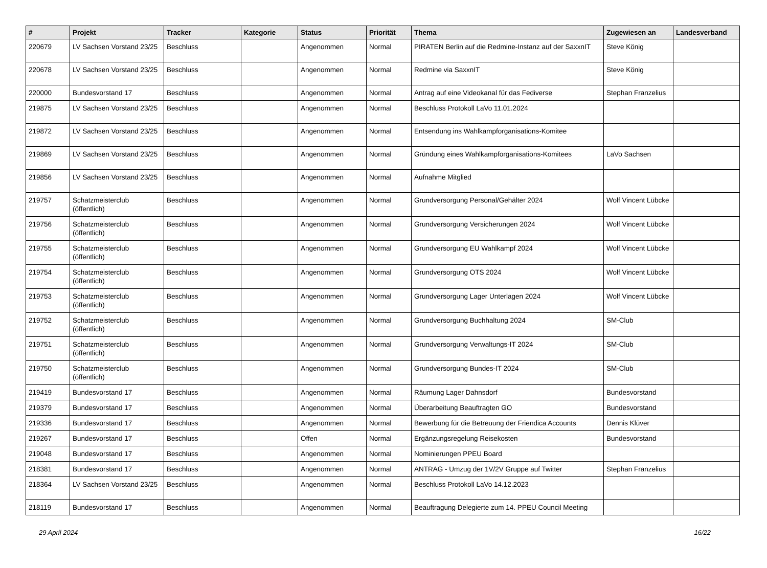| # | Projekt | Tracker | Kategorie | Status | Priorität | Thema | Zugewiesen an | Landesverband |
| --- | --- | --- | --- | --- | --- | --- | --- | --- |
| 220679 | LV Sachsen Vorstand 23/25 | Beschluss | | Angenommen | Normal | PIRATEN Berlin auf die Redmine-Instanz auf der SaxxnIT | Steve König | |
| 220678 | LV Sachsen Vorstand 23/25 | Beschluss | | Angenommen | Normal | Redmine via SaxxnIT | Steve König | |
| 220000 | Bundesvorstand 17 | Beschluss | | Angenommen | Normal | Antrag auf eine Videokanal für das Fediverse | Stephan Franzelius | |
| 219875 | LV Sachsen Vorstand 23/25 | Beschluss | | Angenommen | Normal | Beschluss Protokoll LaVo 11.01.2024 | | |
| 219872 | LV Sachsen Vorstand 23/25 | Beschluss | | Angenommen | Normal | Entsendung ins Wahlkampforganisations-Komitee | | |
| 219869 | LV Sachsen Vorstand 23/25 | Beschluss | | Angenommen | Normal | Gründung eines Wahlkampforganisations-Komitees | LaVo Sachsen | |
| 219856 | LV Sachsen Vorstand 23/25 | Beschluss | | Angenommen | Normal | Aufnahme Mitglied | | |
| 219757 | Schatzmeisterclub (öffentlich) | Beschluss | | Angenommen | Normal | Grundversorgung Personal/Gehälter 2024 | Wolf Vincent Lübcke | |
| 219756 | Schatzmeisterclub (öffentlich) | Beschluss | | Angenommen | Normal | Grundversorgung Versicherungen 2024 | Wolf Vincent Lübcke | |
| 219755 | Schatzmeisterclub (öffentlich) | Beschluss | | Angenommen | Normal | Grundversorgung EU Wahlkampf 2024 | Wolf Vincent Lübcke | |
| 219754 | Schatzmeisterclub (öffentlich) | Beschluss | | Angenommen | Normal | Grundversorgung OTS 2024 | Wolf Vincent Lübcke | |
| 219753 | Schatzmeisterclub (öffentlich) | Beschluss | | Angenommen | Normal | Grundversorgung Lager Unterlagen 2024 | Wolf Vincent Lübcke | |
| 219752 | Schatzmeisterclub (öffentlich) | Beschluss | | Angenommen | Normal | Grundversorgung Buchhaltung 2024 | SM-Club | |
| 219751 | Schatzmeisterclub (öffentlich) | Beschluss | | Angenommen | Normal | Grundversorgung Verwaltungs-IT 2024 | SM-Club | |
| 219750 | Schatzmeisterclub (öffentlich) | Beschluss | | Angenommen | Normal | Grundversorgung Bundes-IT 2024 | SM-Club | |
| 219419 | Bundesvorstand 17 | Beschluss | | Angenommen | Normal | Räumung Lager Dahnsdorf | Bundesvorstand | |
| 219379 | Bundesvorstand 17 | Beschluss | | Angenommen | Normal | Überarbeitung Beauftragten GO | Bundesvorstand | |
| 219336 | Bundesvorstand 17 | Beschluss | | Angenommen | Normal | Bewerbung für die Betreuung der Friendica Accounts | Dennis Klüver | |
| 219267 | Bundesvorstand 17 | Beschluss | | Offen | Normal | Ergänzungsregelung Reisekosten | Bundesvorstand | |
| 219048 | Bundesvorstand 17 | Beschluss | | Angenommen | Normal | Nominierungen PPEU Board | | |
| 218381 | Bundesvorstand 17 | Beschluss | | Angenommen | Normal | ANTRAG - Umzug der 1V/2V Gruppe auf Twitter | Stephan Franzelius | |
| 218364 | LV Sachsen Vorstand 23/25 | Beschluss | | Angenommen | Normal | Beschluss Protokoll LaVo 14.12.2023 | | |
| 218119 | Bundesvorstand 17 | Beschluss | | Angenommen | Normal | Beauftragung Delegierte zum 14. PPEU Council Meeting | | |
29 April 2024 16/22